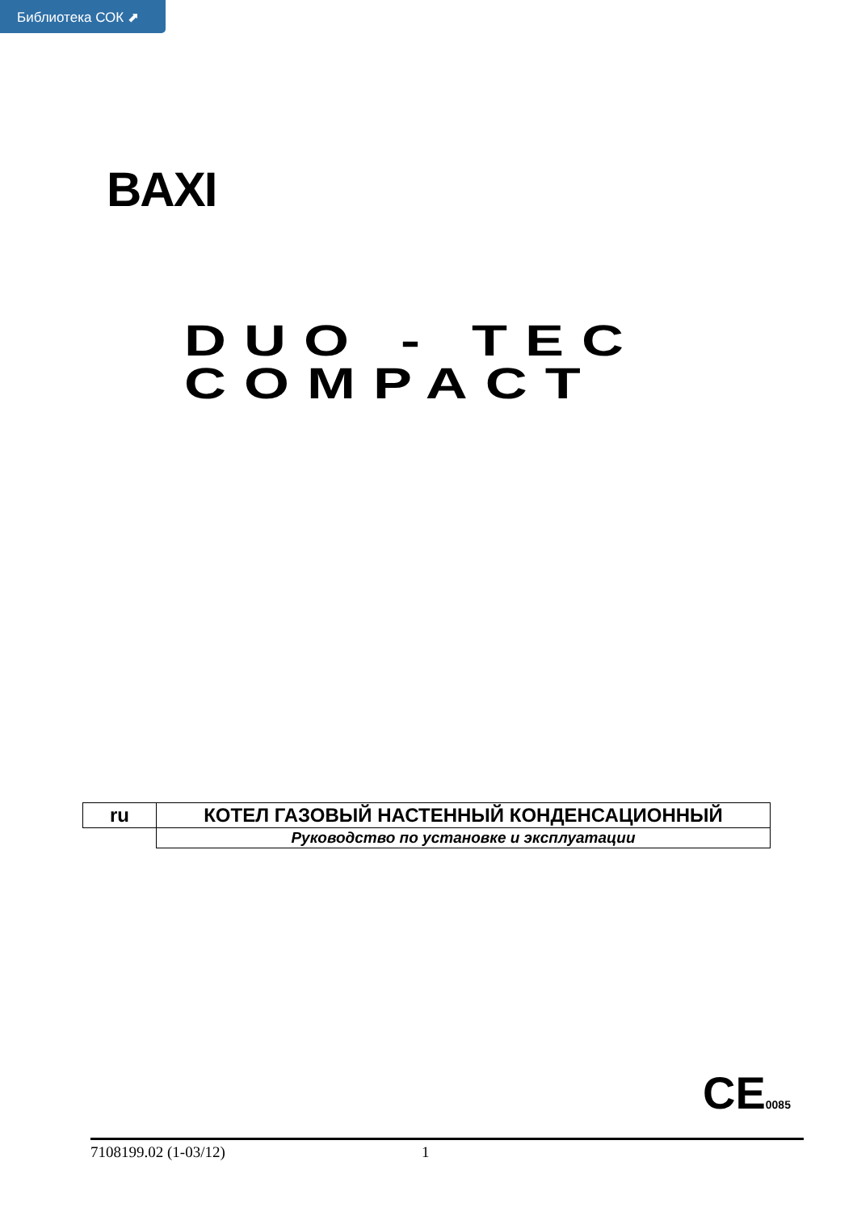Библиотека СОК ⬈
BAXI
DUO - TEC
COMPACT
| ru | КОТЕЛ ГАЗОВЫЙ НАСТЕННЫЙ КОНДЕНСАЦИОННЫЙ |
| | Руководство по установке и эксплуатации |
CE0085
7108199.02 (1-03/12) 1